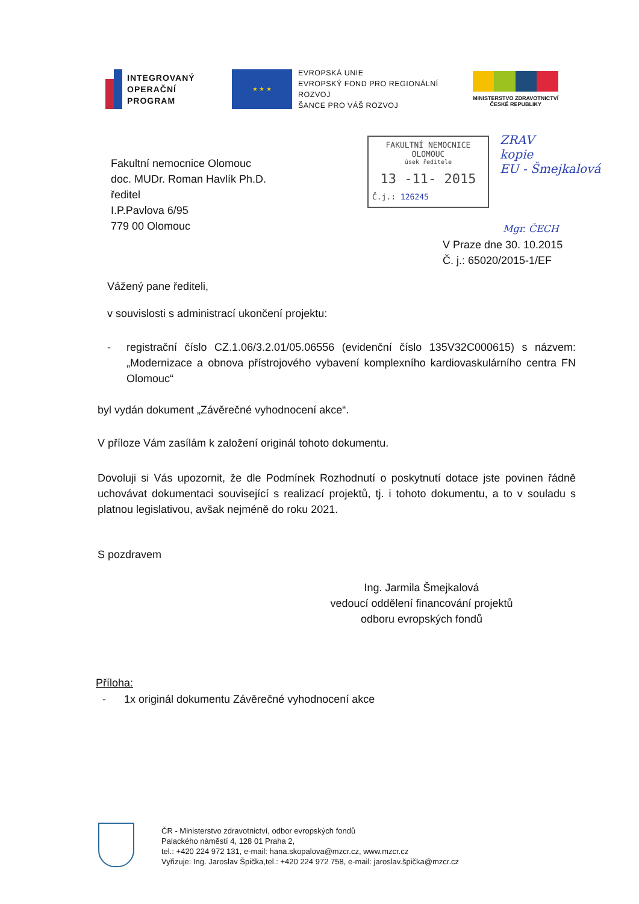INTEGROVANÝ
OPERAČNÍ
PROGRAM
★ ★ ★
EVROPSKÁ UNIE
EVROPSKÝ FOND PRO REGIONÁLNÍ ROZVOJ
ŠANCE PRO VÁŠ ROZVOJ
MINISTERSTVO ZDRAVOTNICTVÍ
ČESKÉ REPUBLIKY
FAKULTNÍ NEMOCNICE OLOMOUC
úsek ředitele
13 -11- 2015
Č.j.: 126245
ZRAV
kopie
EU - Šmejkalová
Mgr. ČECH
Fakultní nemocnice Olomouc
doc. MUDr. Roman Havlík Ph.D.
ředitel
I.P.Pavlova 6/95
779 00 Olomouc
V Praze dne 30. 10.2015
Č. j.: 65020/2015-1/EF
Vážený pane řediteli,
v souvislosti s administrací ukončení projektu:
- registrační číslo CZ.1.06/3.2.01/05.06556 (evidenční číslo 135V32C000615) s názvem: „Modernizace a obnova přístrojového vybavení komplexního kardiovaskulárního centra FN Olomouc“
byl vydán dokument „Závěrečné vyhodnocení akce“.
V příloze Vám zasílám k založení originál tohoto dokumentu.
Dovoluji si Vás upozornit, že dle Podmínek Rozhodnutí o poskytnutí dotace jste povinen řádně uchovávat dokumentaci související s realizací projektů, tj. i tohoto dokumentu, a to v souladu s platnou legislativou, avšak nejméně do roku 2021.
S pozdravem
Ing. Jarmila Šmejkalová
vedoucí oddělení financování projektů
odboru evropských fondů
Příloha:
- 1x originál dokumentu Závěrečné vyhodnocení akce
ČR - Ministerstvo zdravotnictví, odbor evropských fondů
Palackého náměstí 4, 128 01 Praha 2,
tel.: +420 224 972 131, e-mail: hana.skopalova@mzcr.cz, www.mzcr.cz
Vyřizuje: Ing. Jaroslav Špička,tel.: +420 224 972 758, e-mail: jaroslav.špička@mzcr.cz